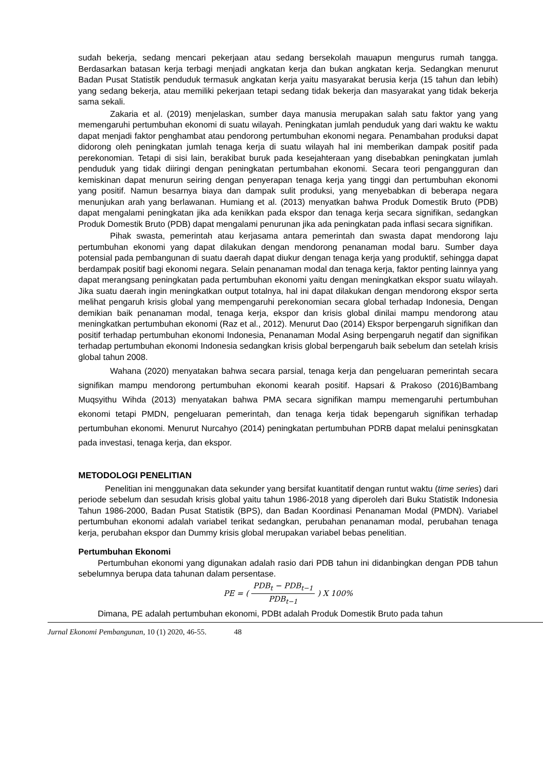sudah bekerja, sedang mencari pekerjaan atau sedang bersekolah mauapun mengurus rumah tangga. Berdasarkan batasan kerja terbagi menjadi angkatan kerja dan bukan angkatan kerja. Sedangkan menurut Badan Pusat Statistik penduduk termasuk angkatan kerja yaitu masyarakat berusia kerja (15 tahun dan lebih) yang sedang bekerja, atau memiliki pekerjaan tetapi sedang tidak bekerja dan masyarakat yang tidak bekerja sama sekali.
Zakaria et al. (2019) menjelaskan, sumber daya manusia merupakan salah satu faktor yang yang memengaruhi pertumbuhan ekonomi di suatu wilayah. Peningkatan jumlah penduduk yang dari waktu ke waktu dapat menjadi faktor penghambat atau pendorong pertumbuhan ekonomi negara. Penambahan produksi dapat didorong oleh peningkatan jumlah tenaga kerja di suatu wilayah hal ini memberikan dampak positif pada perekonomian. Tetapi di sisi lain, berakibat buruk pada kesejahteraan yang disebabkan peningkatan jumlah penduduk yang tidak diiringi dengan peningkatan pertumbahan ekonomi. Secara teori pengangguran dan kemiskinan dapat menurun seiring dengan penyerapan tenaga kerja yang tinggi dan pertumbuhan ekonomi yang positif. Namun besarnya biaya dan dampak sulit produksi, yang menyebabkan di beberapa negara menunjukan arah yang berlawanan. Humiang et al. (2013) menyatkan bahwa Produk Domestik Bruto (PDB) dapat mengalami peningkatan jika ada kenikkan pada ekspor dan tenaga kerja secara signifikan, sedangkan Produk Domestik Bruto (PDB) dapat mengalami penurunan jika ada peningkatan pada inflasi secara signifikan.
Pihak swasta, pemerintah atau kerjasama antara pemerintah dan swasta dapat mendorong laju pertumbuhan ekonomi yang dapat dilakukan dengan mendorong penanaman modal baru. Sumber daya potensial pada pembangunan di suatu daerah dapat diukur dengan tenaga kerja yang produktif, sehingga dapat berdampak positif bagi ekonomi negara. Selain penanaman modal dan tenaga kerja, faktor penting lainnya yang dapat merangsang peningkatan pada pertumbuhan ekonomi yaitu dengan meningkatkan ekspor suatu wilayah. Jika suatu daerah ingin meningkatkan output totalnya, hal ini dapat dilakukan dengan mendorong ekspor serta melihat pengaruh krisis global yang mempengaruhi perekonomian secara global terhadap Indonesia, Dengan demikian baik penanaman modal, tenaga kerja, ekspor dan krisis global dinilai mampu mendorong atau meningkatkan pertumbuhan ekonomi (Raz et al., 2012). Menurut Dao (2014) Ekspor berpengaruh signifikan dan positif terhadap pertumbuhan ekonomi Indonesia, Penanaman Modal Asing berpengaruh negatif dan signifikan terhadap pertumbuhan ekonomi Indonesia sedangkan krisis global berpengaruh baik sebelum dan setelah krisis global tahun 2008.
Wahana (2020) menyatakan bahwa secara parsial, tenaga kerja dan pengeluaran pemerintah secara signifikan mampu mendorong pertumbuhan ekonomi kearah positif. Hapsari & Prakoso (2016)Bambang Muqsyithu Wihda (2013) menyatakan bahwa PMA secara signifikan mampu memengaruhi pertumbuhan ekonomi tetapi PMDN, pengeluaran pemerintah, dan tenaga kerja tidak bepengaruh signifikan terhadap pertumbuhan ekonomi. Menurut Nurcahyo (2014) peningkatan pertumbuhan PDRB dapat melalui peninsgkatan pada investasi, tenaga kerja, dan ekspor.
METODOLOGI PENELITIAN
Penelitian ini menggunakan data sekunder yang bersifat kuantitatif dengan runtut waktu (time series) dari periode sebelum dan sesudah krisis global yaitu tahun 1986-2018 yang diperoleh dari Buku Statistik Indonesia Tahun 1986-2000, Badan Pusat Statistik (BPS), dan Badan Koordinasi Penanaman Modal (PMDN). Variabel pertumbuhan ekonomi adalah variabel terikat sedangkan, perubahan penanaman modal, perubahan tenaga kerja, perubahan ekspor dan Dummy krisis global merupakan variabel bebas penelitian.
Pertumbuhan Ekonomi
Pertumbuhan ekonomi yang digunakan adalah rasio dari PDB tahun ini didanbingkan dengan PDB tahun sebelumnya berupa data tahunan dalam persentase.
PE = ( PDB<sub>t</sub> − PDB<sub>t−1</sub> PDB<sub>t−1</sub> ) X 100%
Dimana, PE adalah pertumbuhan ekonomi, PDBt adalah Produk Domestik Bruto pada tahun
Jurnal Ekonomi Pembangunan, 10 (1) 2020, 46-55. 48